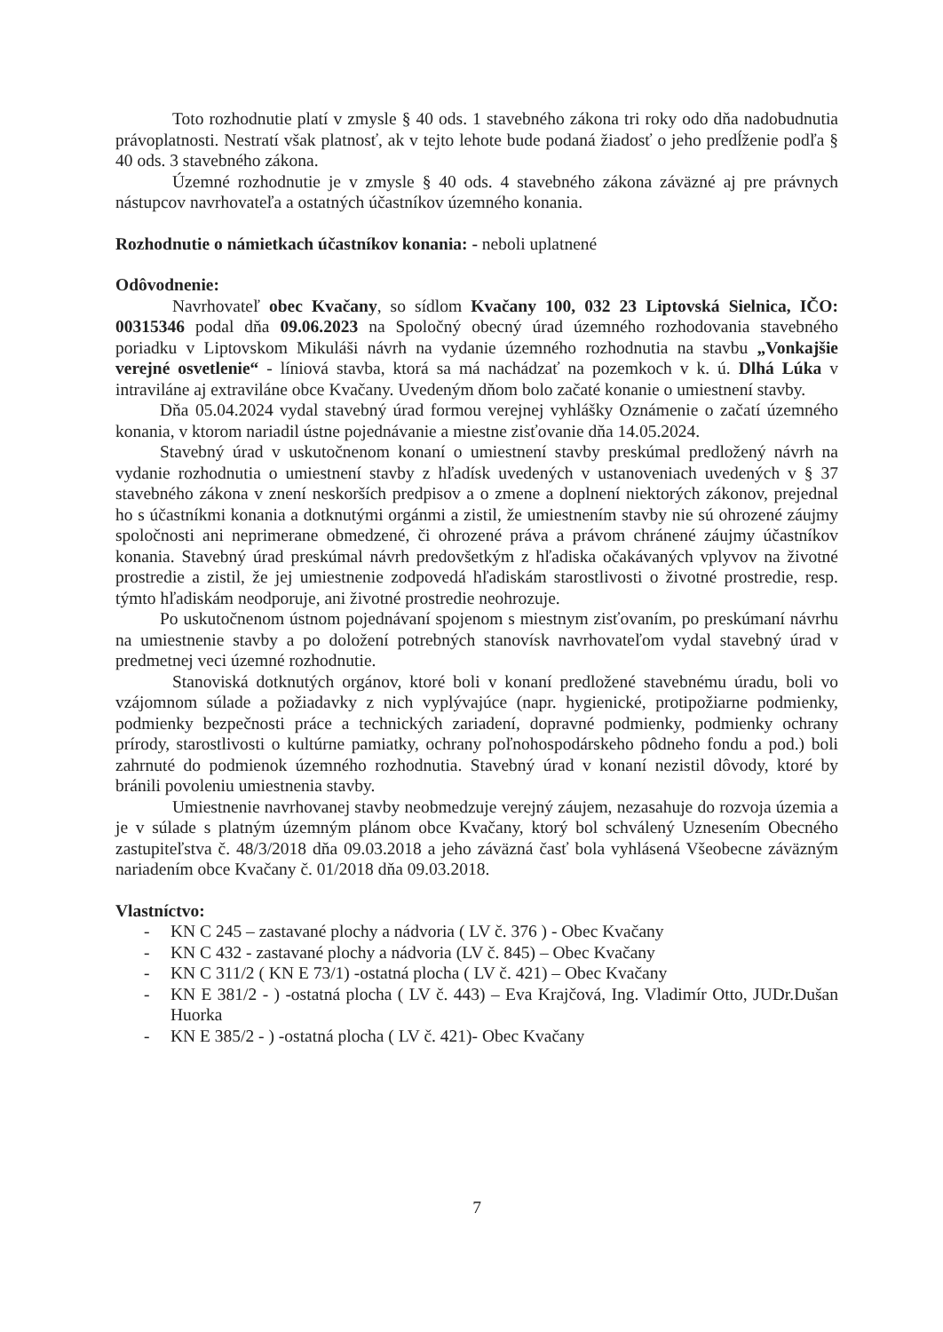Toto rozhodnutie platí v zmysle § 40 ods. 1 stavebného zákona tri roky odo dňa nadobudnutia právoplatnosti. Nestratí však platnosť, ak v tejto lehote bude podaná žiadosť o jeho predĺženie podľa § 40 ods. 3 stavebného zákona.
Územné rozhodnutie je v zmysle § 40 ods. 4 stavebného zákona záväzné aj pre právnych nástupcov navrhovateľa a ostatných účastníkov územného konania.
Rozhodnutie o námietkach účastníkov konania: - neboli uplatnené
Odôvodnenie:
Navrhovateľ obec Kvačany, so sídlom Kvačany 100, 032 23 Liptovská Sielnica, IČO: 00315346 podal dňa 09.06.2023 na Spoločný obecný úrad územného rozhodovania stavebného poriadku v Liptovskom Mikuláši návrh na vydanie územného rozhodnutia na stavbu „Vonkajšie verejné osvetlenie“ - líniová stavba, ktorá sa má nachádzať na pozemkoch v k. ú. Dlhá Lúka v intraviláne aj extraviláne obce Kvačany. Uvedeným dňom bolo začaté konanie o umiestnení stavby.
Dňa 05.04.2024 vydal stavebný úrad formou verejnej vyhlášky Oznámenie o začatí územného konania, v ktorom nariadil ústne pojednávanie a miestne zisťovanie dňa 14.05.2024.
Stavebný úrad v uskutočnenom konaní o umiestnení stavby preskúmal predložený návrh na vydanie rozhodnutia o umiestnení stavby z hľadísk uvedených v ustanoveniach uvedených v § 37 stavebného zákona v znení neskorších predpisov a o zmene a doplnení niektorých zákonov, prejednal ho s účastníkmi konania a dotknutými orgánmi a zistil, že umiestnením stavby nie sú ohrozené záujmy spoločnosti ani neprimerane obmedzené, či ohrozené práva a právom chránené záujmy účastníkov konania. Stavebný úrad preskúmal návrh predovšetkým z hľadiska očakávaných vplyvov na životné prostredie a zistil, že jej umiestnenie zodpovedá hľadiskám starostlivosti o životné prostredie, resp. týmto hľadiskám neodporuje, ani životné prostredie neohrozuje.
Po uskutočnenom ústnom pojednávaní spojenom s miestnym zisťovaním, po preskúmaní návrhu na umiestnenie stavby a po doložení potrebných stanovísk navrhovateľom vydal stavebný úrad v predmetnej veci územné rozhodnutie.
Stanoviská dotknutých orgánov, ktoré boli v konaní predložené stavebnému úradu, boli vo vzájomnom súlade a požiadavky z nich vyplývajúce (napr. hygienické, protipožiarne podmienky, podmienky bezpečnosti práce a technických zariadení, dopravné podmienky, podmienky ochrany prírody, starostlivosti o kultúrne pamiatky, ochrany poľnohospodárskeho pôdneho fondu a pod.) boli zahrnuté do podmienok územného rozhodnutia. Stavebný úrad v konaní nezistil dôvody, ktoré by bránili povoleniu umiestnenia stavby.
Umiestnenie navrhovanej stavby neobmedzuje verejný záujem, nezasahuje do rozvoja územia a je v súlade s platným územným plánom obce Kvačany, ktorý bol schválený Uznesením Obecného zastupiteľstva č. 48/3/2018 dňa 09.03.2018 a jeho záväzná časť bola vyhlásená Všeobecne záväzným nariadením obce Kvačany č. 01/2018 dňa 09.03.2018.
Vlastníctvo:
- KN C 245 – zastavané plochy a nádvoria ( LV č. 376 ) - Obec Kvačany
- KN C 432 - zastavané plochy a nádvoria (LV č. 845) – Obec Kvačany
- KN C 311/2 ( KN E 73/1) -ostatná plocha ( LV č. 421) – Obec Kvačany
- KN E 381/2 - ) -ostatná plocha ( LV č. 443) – Eva Krajčová, Ing. Vladimír Otto, JUDr.Dušan Huorka
- KN E 385/2 - ) -ostatná plocha ( LV č. 421)- Obec Kvačany
7